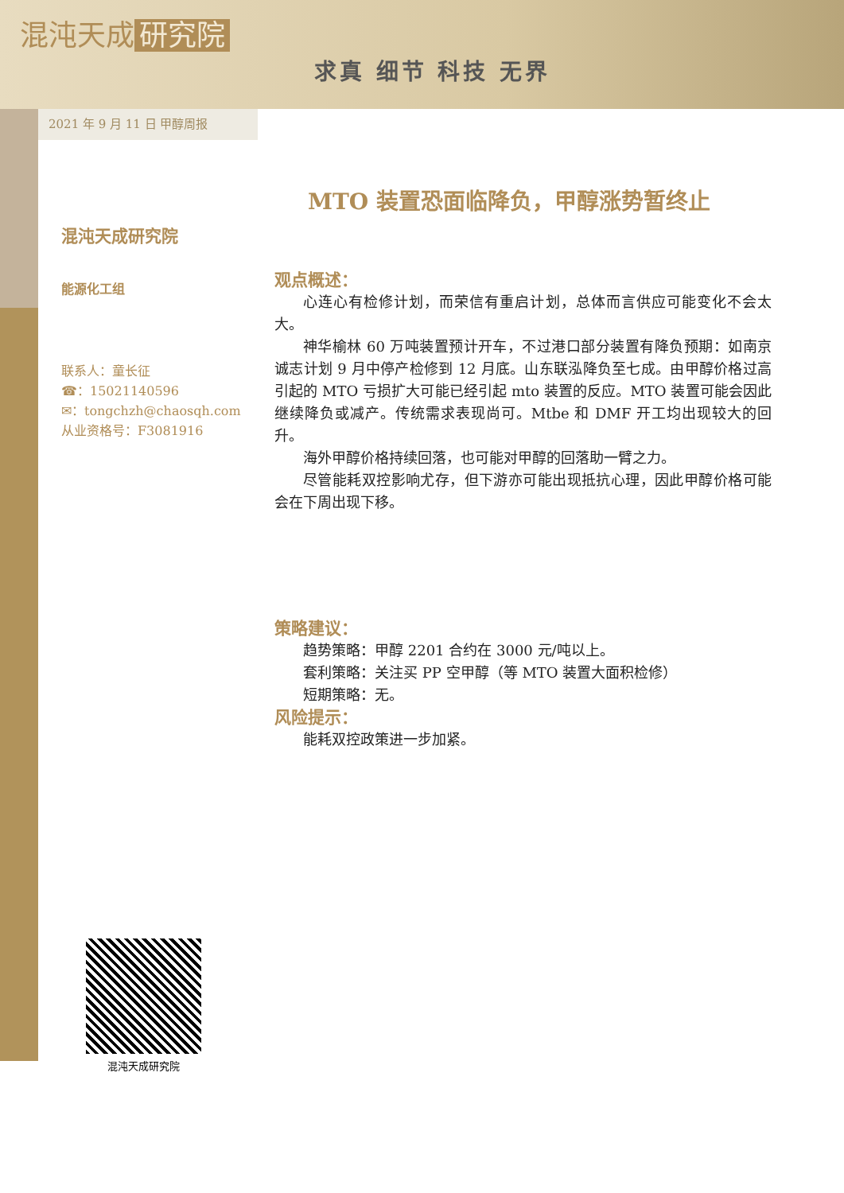混沌天成 研究院
求真 细节 科技 无界
2021 年 9 月 11 日 甲醇周报
混沌天成研究院
能源化工组
联系人：童长征
☎：15021140596
✉：tongchzh@chaosqh.com
从业资格号：F3081916
MTO 装置恐面临降负，甲醇涨势暂终止
观点概述：
心连心有检修计划，而荣信有重启计划，总体而言供应可能变化不会太大。
神华榆林 60 万吨装置预计开车，不过港口部分装置有降负预期：如南京诚志计划 9 月中停产检修到 12 月底。山东联泓降负至七成。由甲醇价格过高引起的 MTO 亏损扩大可能已经引起 mto 装置的反应。MTO 装置可能会因此继续降负或减产。传统需求表现尚可。Mtbe 和 DMF 开工均出现较大的回升。
海外甲醇价格持续回落，也可能对甲醇的回落助一臂之力。
尽管能耗双控影响尤存，但下游亦可能出现抵抗心理，因此甲醇价格可能会在下周出现下移。
策略建议：
趋势策略：甲醇 2201 合约在 3000 元/吨以上。
套利策略：关注买 PP 空甲醇（等 MTO 装置大面积检修）
短期策略：无。
风险提示：
能耗双控政策进一步加紧。
混沌天成研究院